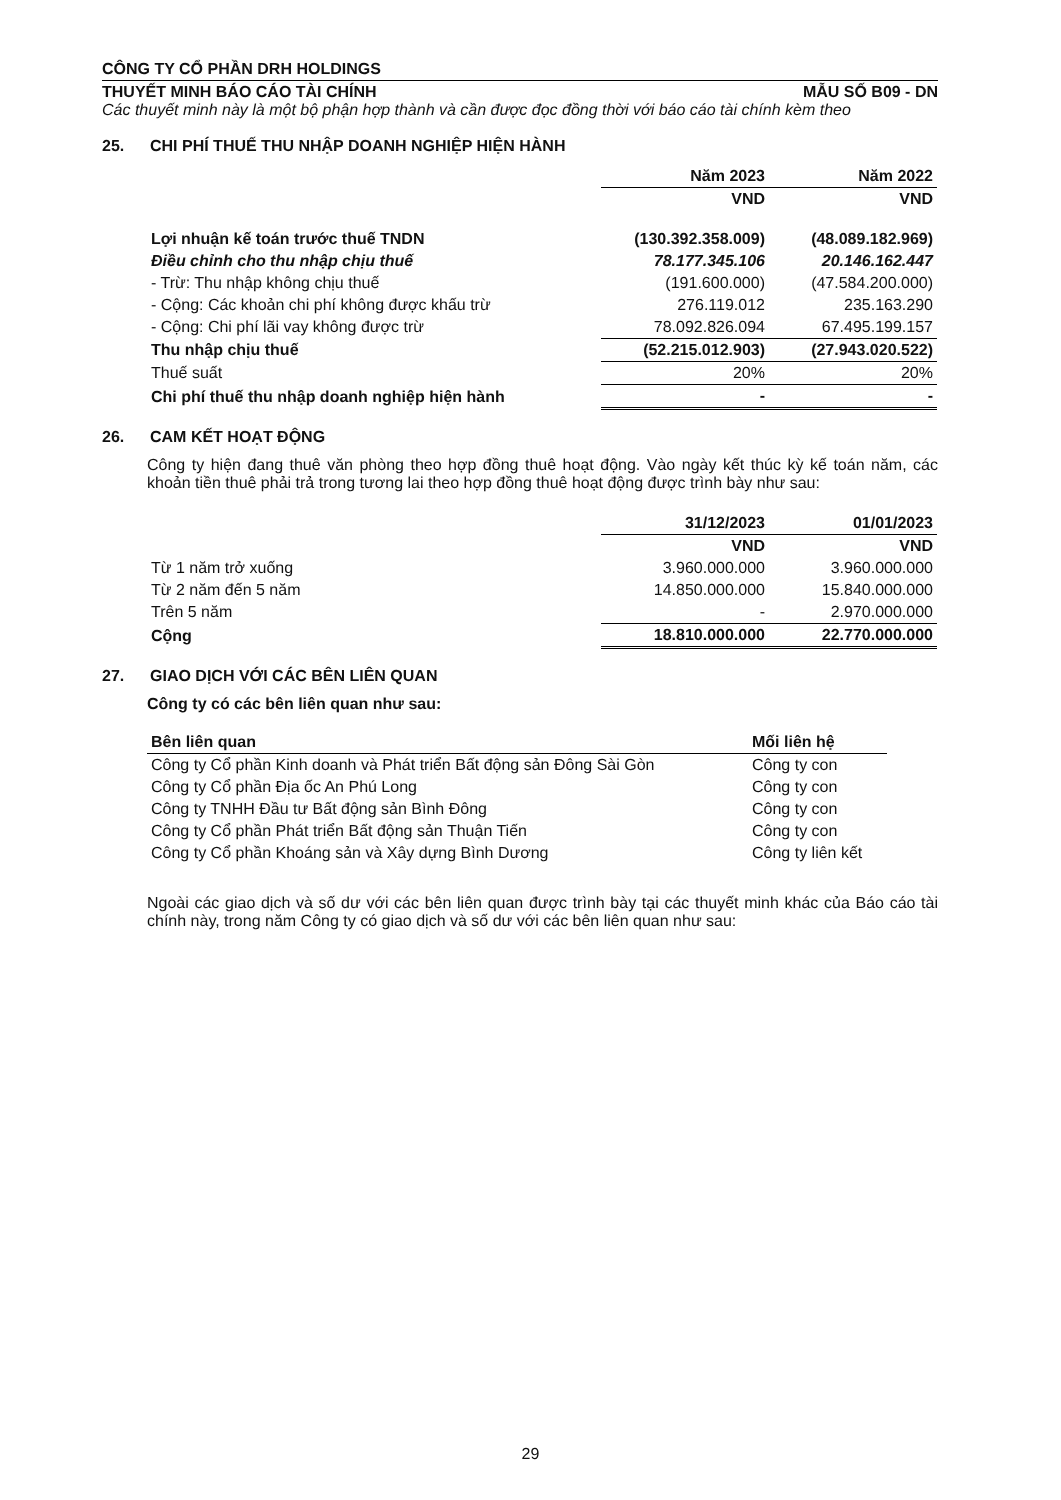CÔNG TY CỔ PHẦN DRH HOLDINGS
THUYẾT MINH BÁO CÁO TÀI CHÍNH MẪU SỐ B09 - DN
Các thuyết minh này là một bộ phận hợp thành và cần được đọc đồng thời với báo cáo tài chính kèm theo
25. CHI PHÍ THUẾ THU NHẬP DOANH NGHIỆP HIỆN HÀNH
| | Năm 2023 | Năm 2022 |
| --- | --- | --- |
| | VND | VND |
| Lợi nhuận kế toán trước thuế TNDN | (130.392.358.009) | (48.089.182.969) |
| Điều chỉnh cho thu nhập chịu thuế | 78.177.345.106 | 20.146.162.447 |
| - Trừ: Thu nhập không chịu thuế | (191.600.000) | (47.584.200.000) |
| - Cộng: Các khoản chi phí không được khấu trừ | 276.119.012 | 235.163.290 |
| - Cộng: Chi phí lãi vay không được trừ | 78.092.826.094 | 67.495.199.157 |
| Thu nhập chịu thuế | (52.215.012.903) | (27.943.020.522) |
| Thuế suất | 20% | 20% |
| Chi phí thuế thu nhập doanh nghiệp hiện hành | - | - |
26. CAM KẾT HOẠT ĐỘNG
Công ty hiện đang thuê văn phòng theo hợp đồng thuê hoạt động. Vào ngày kết thúc kỳ kế toán năm, các khoản tiền thuê phải trả trong tương lai theo hợp đồng thuê hoạt động được trình bày như sau:
| | 31/12/2023 | 01/01/2023 |
| --- | --- | --- |
| | VND | VND |
| Từ 1 năm trở xuống | 3.960.000.000 | 3.960.000.000 |
| Từ 2 năm đến 5 năm | 14.850.000.000 | 15.840.000.000 |
| Trên 5 năm | - | 2.970.000.000 |
| Cộng | 18.810.000.000 | 22.770.000.000 |
27. GIAO DỊCH VỚI CÁC BÊN LIÊN QUAN
Công ty có các bên liên quan như sau:
| Bên liên quan | Mối liên hệ |
| --- | --- |
| Công ty Cổ phần Kinh doanh và Phát triển Bất động sản Đông Sài Gòn | Công ty con |
| Công ty Cổ phần Địa ốc An Phú Long | Công ty con |
| Công ty TNHH Đầu tư Bất động sản Bình Đông | Công ty con |
| Công ty Cổ phần Phát triển Bất động sản Thuận Tiến | Công ty con |
| Công ty Cổ phần Khoáng sản và Xây dựng Bình Dương | Công ty liên kết |
Ngoài các giao dịch và số dư với các bên liên quan được trình bày tại các thuyết minh khác của Báo cáo tài chính này, trong năm Công ty có giao dịch và số dư với các bên liên quan như sau:
29